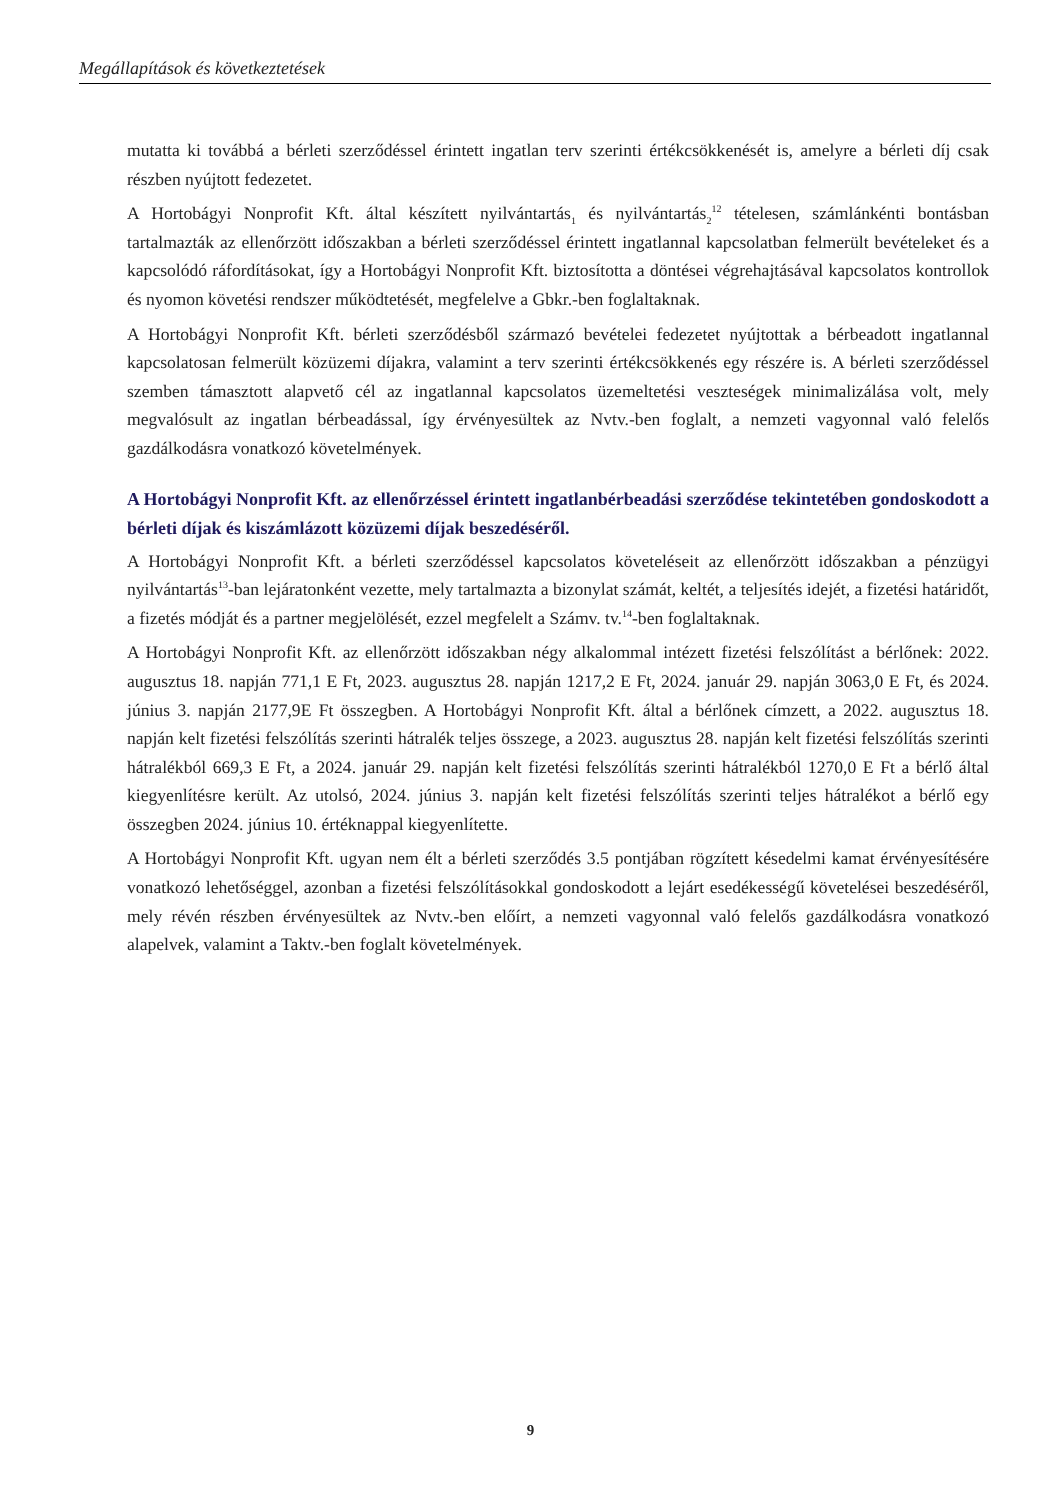Megállapítások és következtetések
mutatta ki továbbá a bérleti szerződéssel érintett ingatlan terv szerinti értékcsökkenését is, amelyre a bérleti díj csak részben nyújtott fedezetet.
A Hortobágyi Nonprofit Kft. által készített nyilvántartás<sub>1</sub> és nyilvántartás<sub>2</sub><sup>12</sup> tételesen, számlánkénti bontásban tartalmazták az ellenőrzött időszakban a bérleti szerződéssel érintett ingatlannal kapcsolatban felmerült bevételeket és a kapcsolódó ráfordításokat, így a Hortobágyi Nonprofit Kft. biztosította a döntései végrehajtásával kapcsolatos kontrollok és nyomon követési rendszer működtetését, megfelelve a Gbkr.-ben foglaltaknak.
A Hortobágyi Nonprofit Kft. bérleti szerződésből származó bevételei fedezetet nyújtottak a bérbeadott ingatlannal kapcsolatosan felmerült közüzemi díjakra, valamint a terv szerinti értékcsökkenés egy részére is. A bérleti szerződéssel szemben támasztott alapvető cél az ingatlannal kapcsolatos üzemeltetési veszteségek minimalizálása volt, mely megvalósult az ingatlan bérbeadással, így érvényesültek az Nvtv.-ben foglalt, a nemzeti vagyonnal való felelős gazdálkodásra vonatkozó követelmények.
A Hortobágyi Nonprofit Kft. az ellenőrzéssel érintett ingatlanbérbeadási szerződése tekintetében gondoskodott a bérleti díjak és kiszámlázott közüzemi díjak beszedéséről.
A Hortobágyi Nonprofit Kft. a bérleti szerződéssel kapcsolatos követeléseit az ellenőrzött időszakban a pénzügyi nyilvántartás<sup>13</sup>-ban lejáratonként vezette, mely tartalmazta a bizonylat számát, keltét, a teljesítés idejét, a fizetési határidőt, a fizetés módját és a partner megjelölését, ezzel megfelelt a Számv. tv.<sup>14</sup>-ben foglaltaknak.
A Hortobágyi Nonprofit Kft. az ellenőrzött időszakban négy alkalommal intézett fizetési felszólítást a bérlőnek: 2022. augusztus 18. napján 771,1 E Ft, 2023. augusztus 28. napján 1217,2 E Ft, 2024. január 29. napján 3063,0 E Ft, és 2024. június 3. napján 2177,9E Ft összegben. A Hortobágyi Nonprofit Kft. által a bérlőnek címzett, a 2022. augusztus 18. napján kelt fizetési felszólítás szerinti hátralék teljes összege, a 2023. augusztus 28. napján kelt fizetési felszólítás szerinti hátralékból 669,3 E Ft, a 2024. január 29. napján kelt fizetési felszólítás szerinti hátralékból 1270,0 E Ft a bérlő által kiegyenlítésre került. Az utolsó, 2024. június 3. napján kelt fizetési felszólítás szerinti teljes hátralékot a bérlő egy összegben 2024. június 10. értéknappal kiegyenlítette.
A Hortobágyi Nonprofit Kft. ugyan nem élt a bérleti szerződés 3.5 pontjában rögzített késedelmi kamat érvényesítésére vonatkozó lehetőséggel, azonban a fizetési felszólításokkal gondoskodott a lejárt esedékességű követelései beszedéséről, mely révén részben érvényesültek az Nvtv.-ben előírt, a nemzeti vagyonnal való felelős gazdálkodásra vonatkozó alapelvek, valamint a Taktv.-ben foglalt követelmények.
9